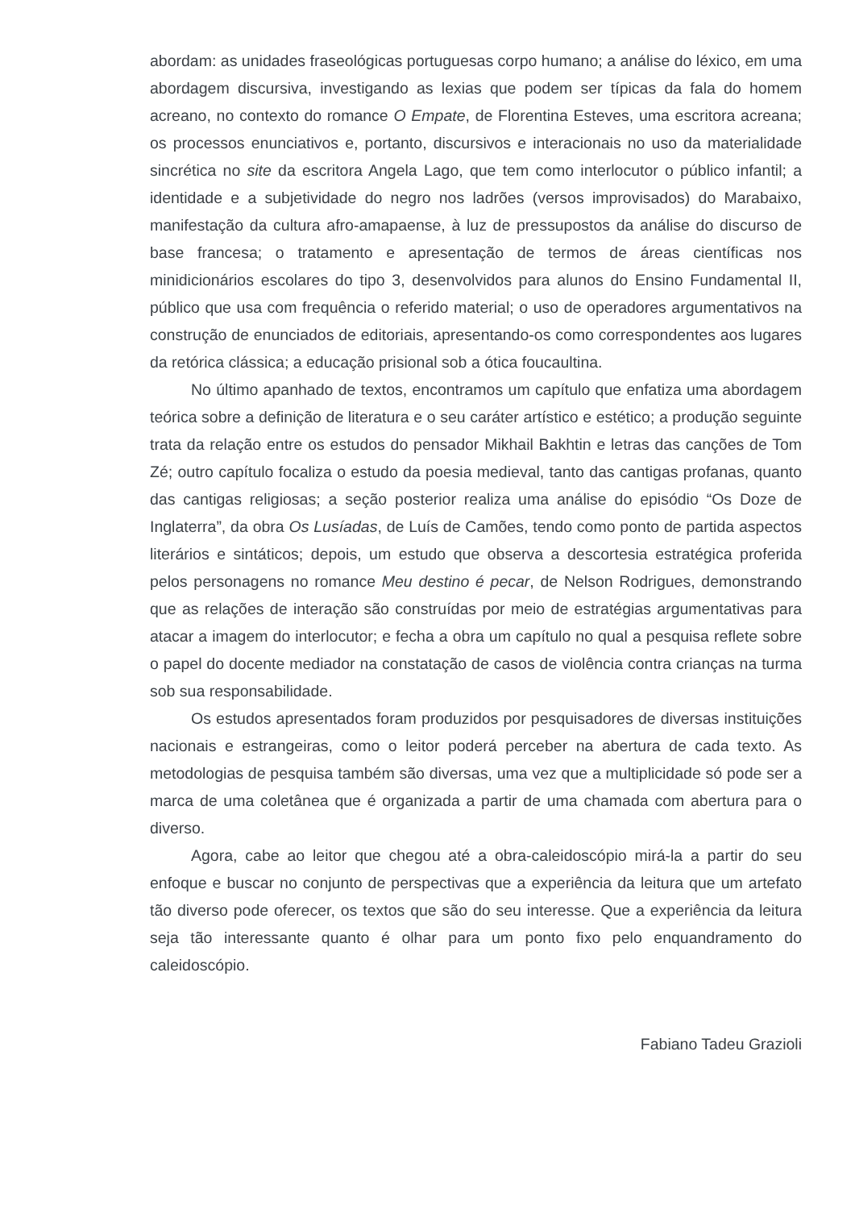abordam: as unidades fraseológicas portuguesas corpo humano; a análise do léxico, em uma abordagem discursiva, investigando as lexias que podem ser típicas da fala do homem acreano, no contexto do romance O Empate, de Florentina Esteves, uma escritora acreana; os processos enunciativos e, portanto, discursivos e interacionais no uso da materialidade sincrética no site da escritora Angela Lago, que tem como interlocutor o público infantil; a identidade e a subjetividade do negro nos ladrões (versos improvisados) do Marabaixo, manifestação da cultura afro-amapaense, à luz de pressupostos da análise do discurso de base francesa; o tratamento e apresentação de termos de áreas científicas nos minidicionários escolares do tipo 3, desenvolvidos para alunos do Ensino Fundamental II, público que usa com frequência o referido material; o uso de operadores argumentativos na construção de enunciados de editoriais, apresentando-os como correspondentes aos lugares da retórica clássica; a educação prisional sob a ótica foucaultina.
No último apanhado de textos, encontramos um capítulo que enfatiza uma abordagem teórica sobre a definição de literatura e o seu caráter artístico e estético; a produção seguinte trata da relação entre os estudos do pensador Mikhail Bakhtin e letras das canções de Tom Zé; outro capítulo focaliza o estudo da poesia medieval, tanto das cantigas profanas, quanto das cantigas religiosas; a seção posterior realiza uma análise do episódio “Os Doze de Inglaterra”, da obra Os Lusíadas, de Luís de Camões, tendo como ponto de partida aspectos literários e sintáticos; depois, um estudo que observa a descortesia estratégica proferida pelos personagens no romance Meu destino é pecar, de Nelson Rodrigues, demonstrando que as relações de interação são construídas por meio de estratégias argumentativas para atacar a imagem do interlocutor; e fecha a obra um capítulo no qual a pesquisa reflete sobre o papel do docente mediador na constatação de casos de violência contra crianças na turma sob sua responsabilidade.
Os estudos apresentados foram produzidos por pesquisadores de diversas instituições nacionais e estrangeiras, como o leitor poderá perceber na abertura de cada texto. As metodologias de pesquisa também são diversas, uma vez que a multiplicidade só pode ser a marca de uma coletânea que é organizada a partir de uma chamada com abertura para o diverso.
Agora, cabe ao leitor que chegou até a obra-caleidoscópio mirá-la a partir do seu enfoque e buscar no conjunto de perspectivas que a experiência da leitura que um artefato tão diverso pode oferecer, os textos que são do seu interesse. Que a experiência da leitura seja tão interessante quanto é olhar para um ponto fixo pelo enquandramento do caleidoscópio.
Fabiano Tadeu Grazioli